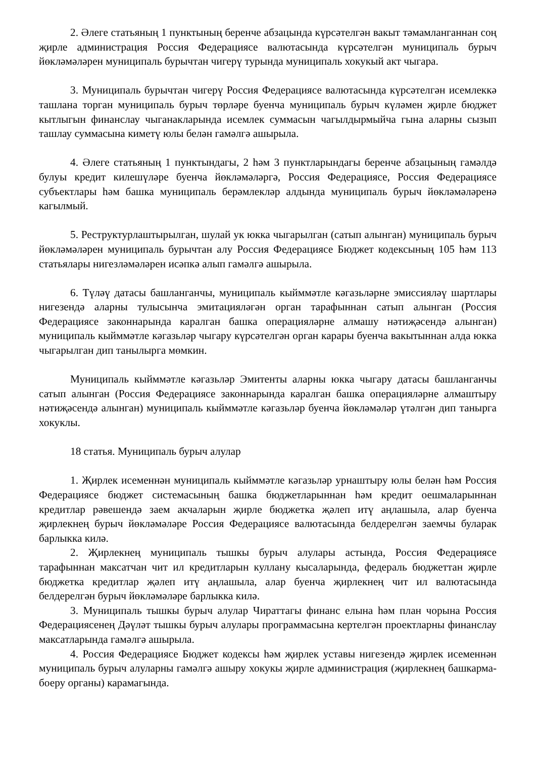2. Әлеге статьяның 1 пунктының беренче абзацында күрсәтелгән вакыт тәмамланганнан соң җирле администрация Россия Федерациясе валютасында күрсәтелгән муниципаль бурыч йөкләмәләрен муниципаль бурычтан чигерү турында муниципаль хокукый акт чыгара.
3. Муниципаль бурычтан чигерү Россия Федерациясе валютасында күрсәтелгән исемлеккә ташлана торган муниципаль бурыч төрләре буенча муниципаль бурыч күләмен җирле бюджет кытлыгын финанслау чыганакларында исемлек суммасын чагылдырмыйча гына аларны сызып ташлау суммасына киметү юлы белән гамәлгә ашырыла.
4. Әлеге статьяның 1 пунктындагы, 2 һәм 3 пунктларындагы беренче абзацының гамәлдә булуы кредит килешүләре буенча йөкләмәләргә, Россия Федерациясе, Россия Федерациясе субъектлары һәм башка муниципаль берәмлекләр алдында муниципаль бурыч йөкләмәләренә кагылмый.
5. Реструктурлаштырылган, шулай ук юкка чыгарылган (сатып алынган) муниципаль бурыч йөкләмәләрен муниципаль бурычтан алу Россия Федерациясе Бюджет кодексының 105 һәм 113 статьялары нигезләмәләрен исәпкә алып гамәлгә ашырыла.
6. Түләү датасы башланганчы, муниципаль кыйммәтле кәгазьләрне эмиссияләү шартлары нигезендә аларны тулысынча эмитацияләгән орган тарафыннан сатып алынган (Россия Федерациясе законнарында каралган башка операцияләрне алмашу нәтиҗәсендә алынган) муниципаль кыйммәтле кәгазьләр чыгару күрсәтелгән орган карары буенча вакытыннан алда юкка чыгарылган дип танылырга мөмкин.
Муниципаль кыйммәтле кәгазьләр Эмитенты аларны юкка чыгару датасы башланганчы сатып алынган (Россия Федерациясе законнарында каралган башка операцияләрне алмаштыру нәтиҗәсендә алынган) муниципаль кыйммәтле кәгазьләр буенча йөкләмәләр үтәлгән дип танырга хокуклы.
18 статья. Муниципаль бурыч алулар
1. Җирлек исеменнән муниципаль кыйммәтле кәгазьләр урнаштыру юлы белән һәм Россия Федерациясе бюджет системасының башка бюджетларыннан һәм кредит оешмаларыннан кредитлар рәвешендә заем акчаларын җирле бюджетка җәлеп итү аңлашыла, алар буенча җирлекнең бурыч йөкләмәләре Россия Федерациясе валютасында белдерелгән заемчы буларак барлыкка килә.
2. Җирлекнең муниципаль тышкы бурыч алулары астында, Россия Федерациясе тарафыннан максатчан чит ил кредитларын куллану кысаларында, федераль бюджеттан җирле бюджетка кредитлар җәлеп итү аңлашыла, алар буенча җирлекнең чит ил валютасында белдерелгән бурыч йөкләмәләре барлыкка килә.
3. Муниципаль тышкы бурыч алулар Чираттагы финанс елына һәм план чорына Россия Федерациясенең Дәүләт тышкы бурыч алулары программасына кертелгән проектларны финанслау максатларында гамәлгә ашырыла.
4. Россия Федерациясе Бюджет кодексы һәм җирлек уставы нигезендә җирлек исеменнән муниципаль бурыч алуларны гамәлгә ашыру хокукы җирле администрация (җирлекнең башкарма-боеру органы) карамагында.